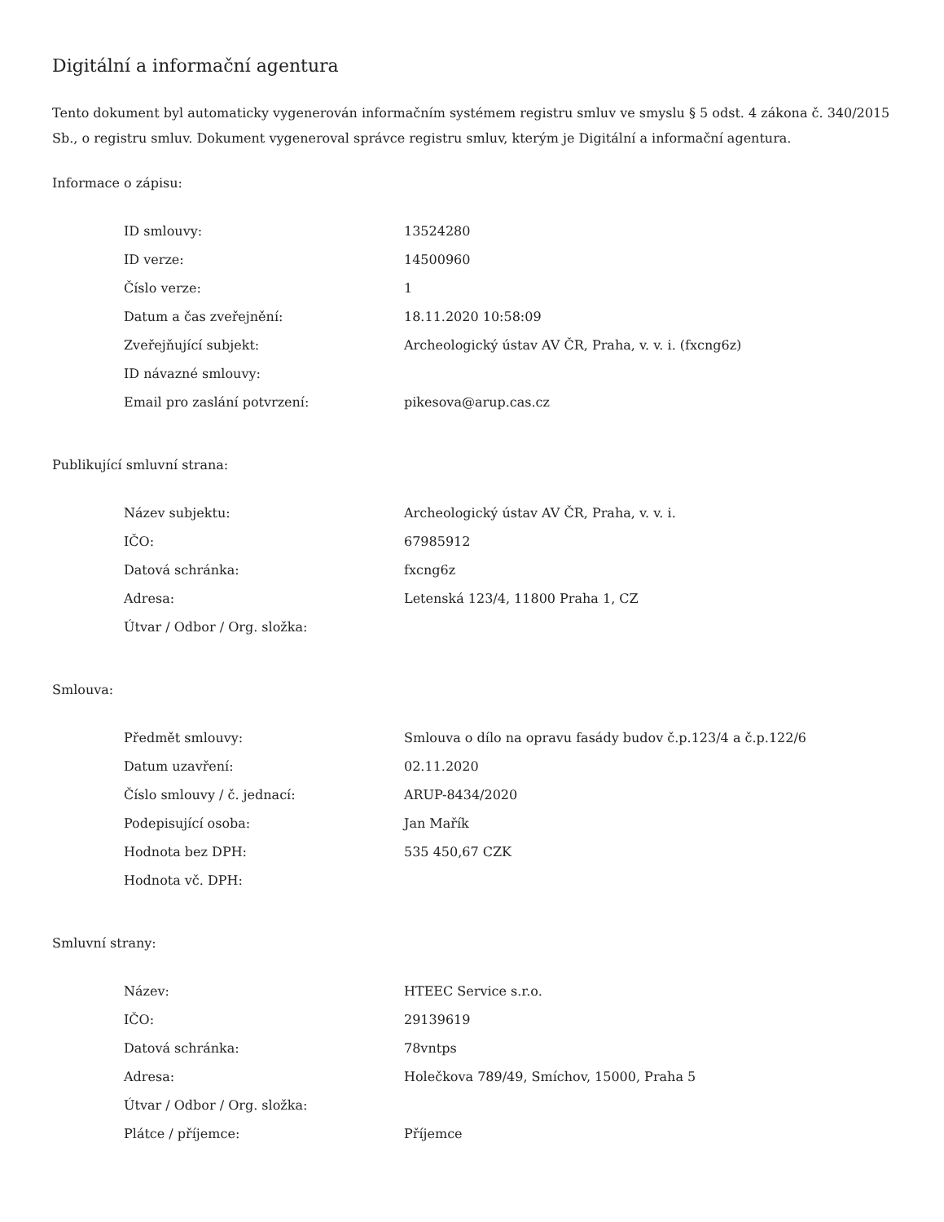Digitální a informační agentura
Tento dokument byl automaticky vygenerován informačním systémem registru smluv ve smyslu § 5 odst. 4 zákona č. 340/2015 Sb., o registru smluv. Dokument vygeneroval správce registru smluv, kterým je Digitální a informační agentura.
Informace o zápisu:
| ID smlouvy: | 13524280 |
| ID verze: | 14500960 |
| Číslo verze: | 1 |
| Datum a čas zveřejnění: | 18.11.2020 10:58:09 |
| Zveřejňující subjekt: | Archeologický ústav AV ČR, Praha, v. v. i. (fxcng6z) |
| ID návazné smlouvy: | |
| Email pro zaslání potvrzení: | pikesova@arup.cas.cz |
Publikující smluvní strana:
| Název subjektu: | Archeologický ústav AV ČR, Praha, v. v. i. |
| IČO: | 67985912 |
| Datová schránka: | fxcng6z |
| Adresa: | Letenská 123/4, 11800 Praha 1, CZ |
| Útvar / Odbor / Org. složka: | |
Smlouva:
| Předmět smlouvy: | Smlouva o dílo na opravu fasády budov č.p.123/4 a č.p.122/6 |
| Datum uzavření: | 02.11.2020 |
| Číslo smlouvy / č. jednací: | ARUP-8434/2020 |
| Podepisující osoba: | Jan Mařík |
| Hodnota bez DPH: | 535 450,67 CZK |
| Hodnota vč. DPH: | |
Smluvní strany:
| Název: | HTEEC Service s.r.o. |
| IČO: | 29139619 |
| Datová schránka: | 78vntps |
| Adresa: | Holečkova 789/49, Smíchov, 15000, Praha 5 |
| Útvar / Odbor / Org. složka: | |
| Plátce / příjemce: | Příjemce |